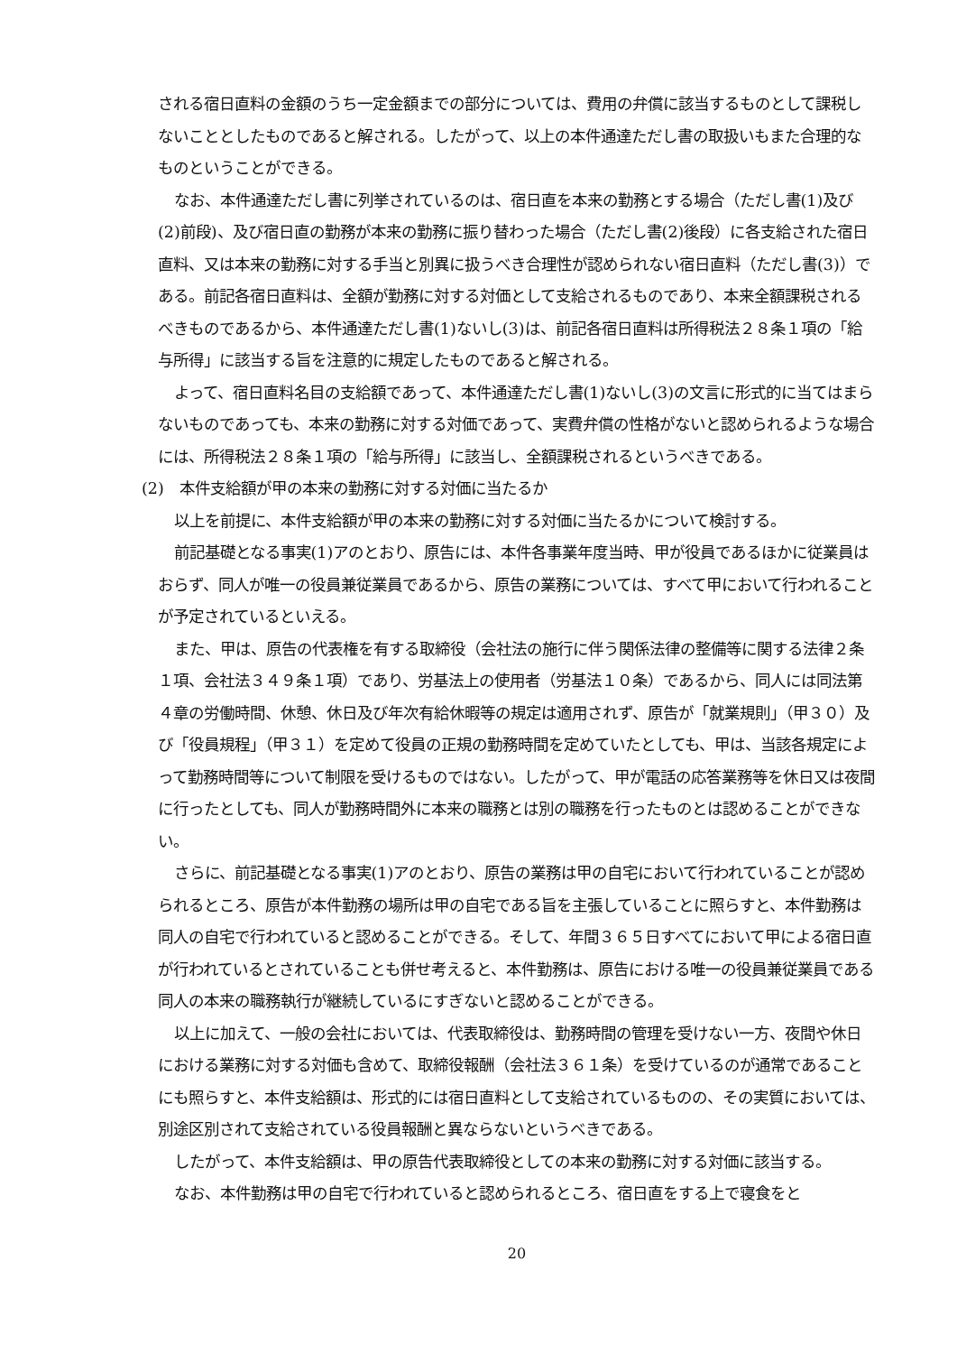される宿日直料の金額のうち一定金額までの部分については、費用の弁償に該当するものとして課税しないこととしたものであると解される。したがって、以上の本件通達ただし書の取扱いもまた合理的なものということができる。
なお、本件通達ただし書に列挙されているのは、宿日直を本来の勤務とする場合（ただし書(1)及び(2)前段)、及び宿日直の勤務が本来の勤務に振り替わった場合（ただし書(2)後段）に各支給された宿日直料、又は本来の勤務に対する手当と別異に扱うべき合理性が認められない宿日直料（ただし書(3)）である。前記各宿日直料は、全額が勤務に対する対価として支給されるものであり、本来全額課税されるべきものであるから、本件通達ただし書(1)ないし(3)は、前記各宿日直料は所得税法２８条１項の「給与所得」に該当する旨を注意的に規定したものであると解される。
よって、宿日直料名目の支給額であって、本件通達ただし書(1)ないし(3)の文言に形式的に当てはまらないものであっても、本来の勤務に対する対価であって、実費弁償の性格がないと認められるような場合には、所得税法２８条１項の「給与所得」に該当し、全額課税されるというべきである。
(2)　本件支給額が甲の本来の勤務に対する対価に当たるか
以上を前提に、本件支給額が甲の本来の勤務に対する対価に当たるかについて検討する。
前記基礎となる事実(1)アのとおり、原告には、本件各事業年度当時、甲が役員であるほかに従業員はおらず、同人が唯一の役員兼従業員であるから、原告の業務については、すべて甲において行われることが予定されているといえる。
また、甲は、原告の代表権を有する取締役（会社法の施行に伴う関係法律の整備等に関する法律２条１項、会社法３４９条１項）であり、労基法上の使用者（労基法１０条）であるから、同人には同法第４章の労働時間、休憩、休日及び年次有給休暇等の規定は適用されず、原告が「就業規則」（甲３０）及び「役員規程」（甲３１）を定めて役員の正規の勤務時間を定めていたとしても、甲は、当該各規定によって勤務時間等について制限を受けるものではない。したがって、甲が電話の応答業務等を休日又は夜間に行ったとしても、同人が勤務時間外に本来の職務とは別の職務を行ったものとは認めることができない。
さらに、前記基礎となる事実(1)アのとおり、原告の業務は甲の自宅において行われていることが認められるところ、原告が本件勤務の場所は甲の自宅である旨を主張していることに照らすと、本件勤務は同人の自宅で行われていると認めることができる。そして、年間３６５日すべてにおいて甲による宿日直が行われているとされていることも併せ考えると、本件勤務は、原告における唯一の役員兼従業員である同人の本来の職務執行が継続しているにすぎないと認めることができる。
以上に加えて、一般の会社においては、代表取締役は、勤務時間の管理を受けない一方、夜間や休日における業務に対する対価も含めて、取締役報酬（会社法３６１条）を受けているのが通常であることにも照らすと、本件支給額は、形式的には宿日直料として支給されているものの、その実質においては、別途区別されて支給されている役員報酬と異ならないというべきである。
したがって、本件支給額は、甲の原告代表取締役としての本来の勤務に対する対価に該当する。
なお、本件勤務は甲の自宅で行われていると認められるところ、宿日直をする上で寝食をと
20